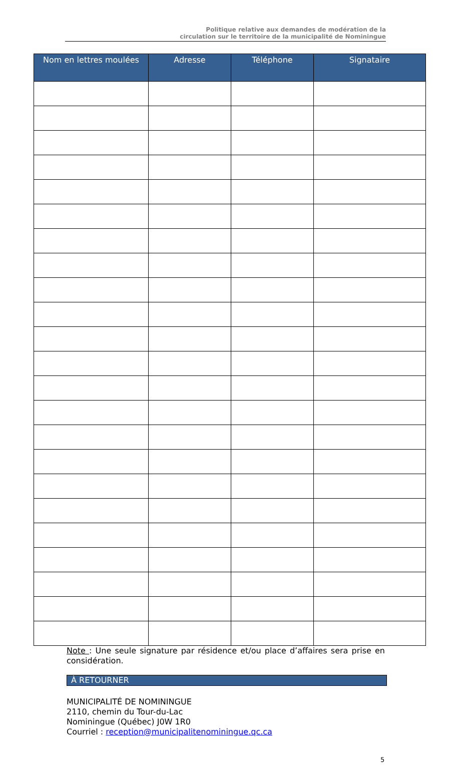Politique relative aux demandes de modération de la
circulation sur le territoire de la municipalité de Nominingue
| Nom en lettres moulées | Adresse | Téléphone | Signataire |
| --- | --- | --- | --- |
Note : Une seule signature par résidence et/ou place d’affaires sera prise en considération.
À RETOURNER
MUNICIPALITÉ DE NOMININGUE
2110, chemin du Tour-du-Lac
Nominingue (Québec) J0W 1R0
Courriel : reception@municipalitenominingue.qc.ca
5